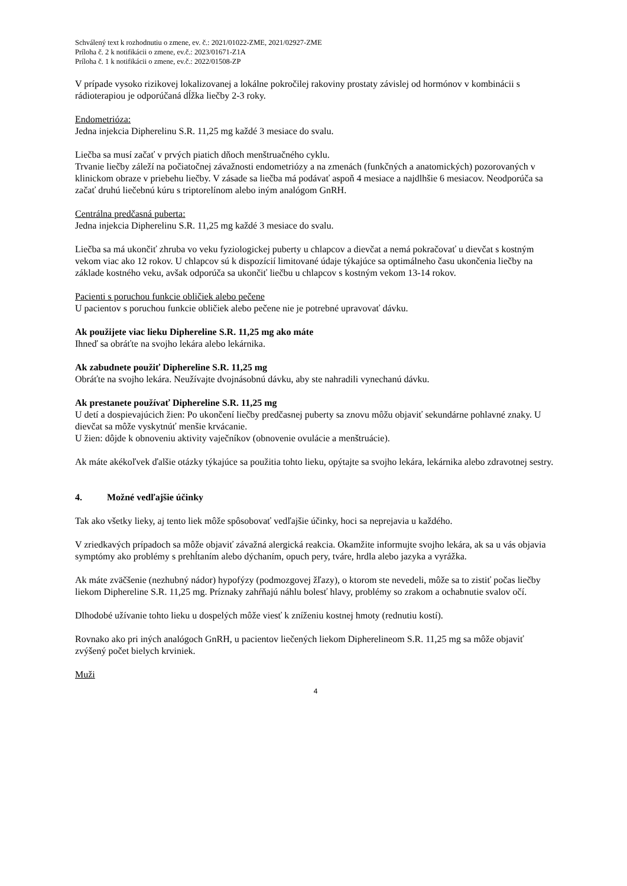Schválený text k rozhodnutiu o zmene, ev. č.: 2021/01022-ZME, 2021/02927-ZME
Príloha č. 2 k notifikácii o zmene, ev.č.: 2023/01671-Z1A
Príloha č. 1 k notifikácii o zmene, ev.č.: 2022/01508-ZP
V prípade vysoko rizikovej lokalizovanej a lokálne pokročilej rakoviny prostaty závislej od hormónov v kombinácii s rádioterapiou je odporúčaná dĺžka liečby 2-3 roky.
Endometrióza:
Jedna injekcia Dipherelinu S.R. 11,25 mg každé 3 mesiace do svalu.
Liečba sa musí začať v prvých piatich dňoch menštruačného cyklu.
Trvanie liečby záleží na počiatočnej závažnosti endometriózy a na zmenách (funkčných a anatomických) pozorovaných v klinickom obraze v priebehu liečby. V zásade sa liečba má podávať aspoň 4 mesiace a najdlhšie 6 mesiacov. Neodporúča sa začať druhú liečebnú kúru s triptorelínom alebo iným analógom GnRH.
Centrálna predčasná puberta:
Jedna injekcia Dipherelinu S.R. 11,25 mg každé 3 mesiace do svalu.
Liečba sa má ukončiť zhruba vo veku fyziologickej puberty u chlapcov a dievčat a nemá pokračovať u dievčat s kostným vekom viac ako 12 rokov. U chlapcov sú k dispozícií limitované údaje týkajúce sa optimálneho času ukončenia liečby na základe kostného veku, avšak odporúča sa ukončiť liečbu u chlapcov s kostným vekom 13-14 rokov.
Pacienti s poruchou funkcie obličiek alebo pečene
U pacientov s poruchou funkcie obličiek alebo pečene nie je potrebné upravovať dávku.
Ak použijete viac lieku Diphereline S.R. 11,25 mg ako máte
Ihneď sa obráťte na svojho lekára alebo lekárnika.
Ak zabudnete použiť Diphereline S.R. 11,25 mg
Obráťte na svojho lekára. Neužívajte dvojnásobnú dávku, aby ste nahradili vynechanú dávku.
Ak prestanete používať Diphereline S.R. 11,25 mg
U detí a dospievajúcich žien: Po ukončení liečby predčasnej puberty sa znovu môžu objaviť sekundárne pohlavné znaky. U dievčat sa môže vyskytnúť menšie krvácanie.
U žien: dôjde k obnoveniu aktivity vaječníkov (obnovenie ovulácie a menštruácie).
Ak máte akékoľvek ďalšie otázky týkajúce sa použitia tohto lieku, opýtajte sa svojho lekára, lekárnika alebo zdravotnej sestry.
4. Možné vedľajšie účinky
Tak ako všetky lieky, aj tento liek môže spôsobovať vedľajšie účinky, hoci sa neprejavia u každého.
V zriedkavých prípadoch sa môže objaviť závažná alergická reakcia. Okamžite informujte svojho lekára, ak sa u vás objavia symptómy ako problémy s prehĺtaním alebo dýchaním, opuch pery, tváre, hrdla alebo jazyka a vyrážka.
Ak máte zväčšenie (nezhubný nádor) hypofýzy (podmozgovej žľazy), o ktorom ste nevedeli, môže sa to zistiť počas liečby liekom Diphereline S.R. 11,25 mg. Príznaky zahŕňajú náhlu bolesť hlavy, problémy so zrakom a ochabnutie svalov očí.
Dlhodobé užívanie tohto lieku u dospelých môže viesť k zníženiu kostnej hmoty (rednutiu kostí).
Rovnako ako pri iných analógoch GnRH, u pacientov liečených liekom Dipherelineom S.R. 11,25 mg sa môže objaviť zvýšený počet bielych krviniek.
Muži
4